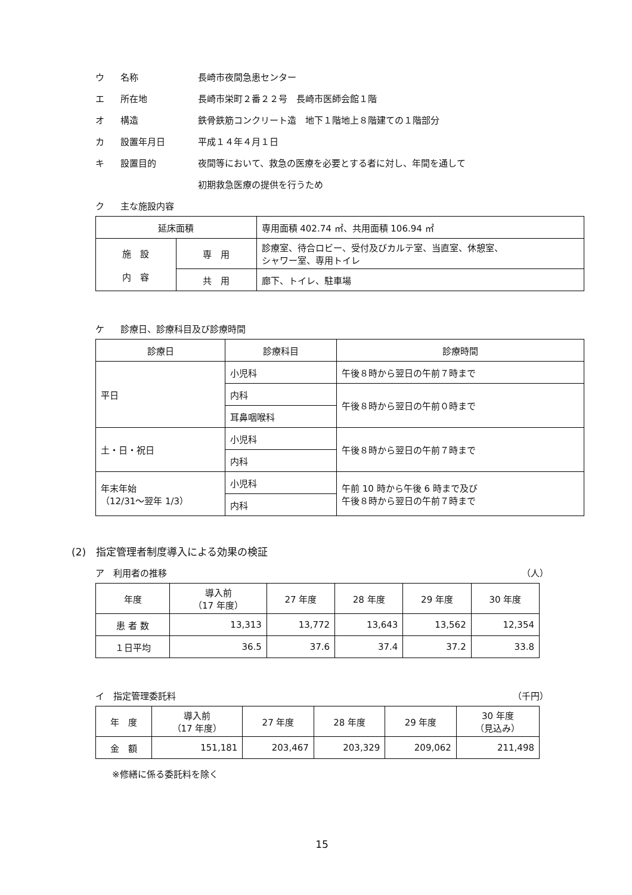ウ 名称 長崎市夜間急患センター
エ 所在地 長崎市栄町２番２２号　長崎市医師会館１階
オ 構造 鉄骨鉄筋コンクリート造　地下１階地上８階建ての１階部分
カ 設置年月日 平成１４年４月１日
キ 設置目的 夜間等において、救急の医療を必要とする者に対し、年間を通して
初期救急医療の提供を行うため
ク 主な施設内容
| 延床面積 | | 専用面積 402.74 ㎡、共用面積 106.94 ㎡ |
| 施 設 内 容 | 専 用 | 診療室、待合ロビー、受付及びカルテ室、当直室、休憩室、 シャワー室、専用トイレ |
| | 共 用 | 廊下、トイレ、駐車場 |
ケ 診療日、診療科目及び診療時間
| 診療日 | 診療科目 | 診療時間 |
| 平日 | 小児科 | 午後８時から翌日の午前７時まで |
| | 内科 | 午後８時から翌日の午前０時まで |
| | 耳鼻咽喉科 | |
| 土・日・祝日 | 小児科 | 午後８時から翌日の午前７時まで |
| | 内科 | |
| 年末年始 （12/31～翌年 1/3） | 小児科 | 午前 10 時から午後 6 時まで及び 午後８時から翌日の午前７時まで |
| | 内科 | |
(2)　指定管理者制度導入による効果の検証
ア　利用者の推移 （人）
| 年度 | 導入前 （17 年度） | 27 年度 | 28 年度 | 29 年度 | 30 年度 |
| 患 者 数 | 13,313 | 13,772 | 13,643 | 13,562 | 12,354 |
| １日平均 | 36.5 | 37.6 | 37.4 | 37.2 | 33.8 |
イ　指定管理委託料 （千円）
| 年 度 | 導入前 （17 年度） | 27 年度 | 28 年度 | 29 年度 | 30 年度 （見込み） |
| 金 額 | 151,181 | 203,467 | 203,329 | 209,062 | 211,498 |
※修繕に係る委託料を除く
15